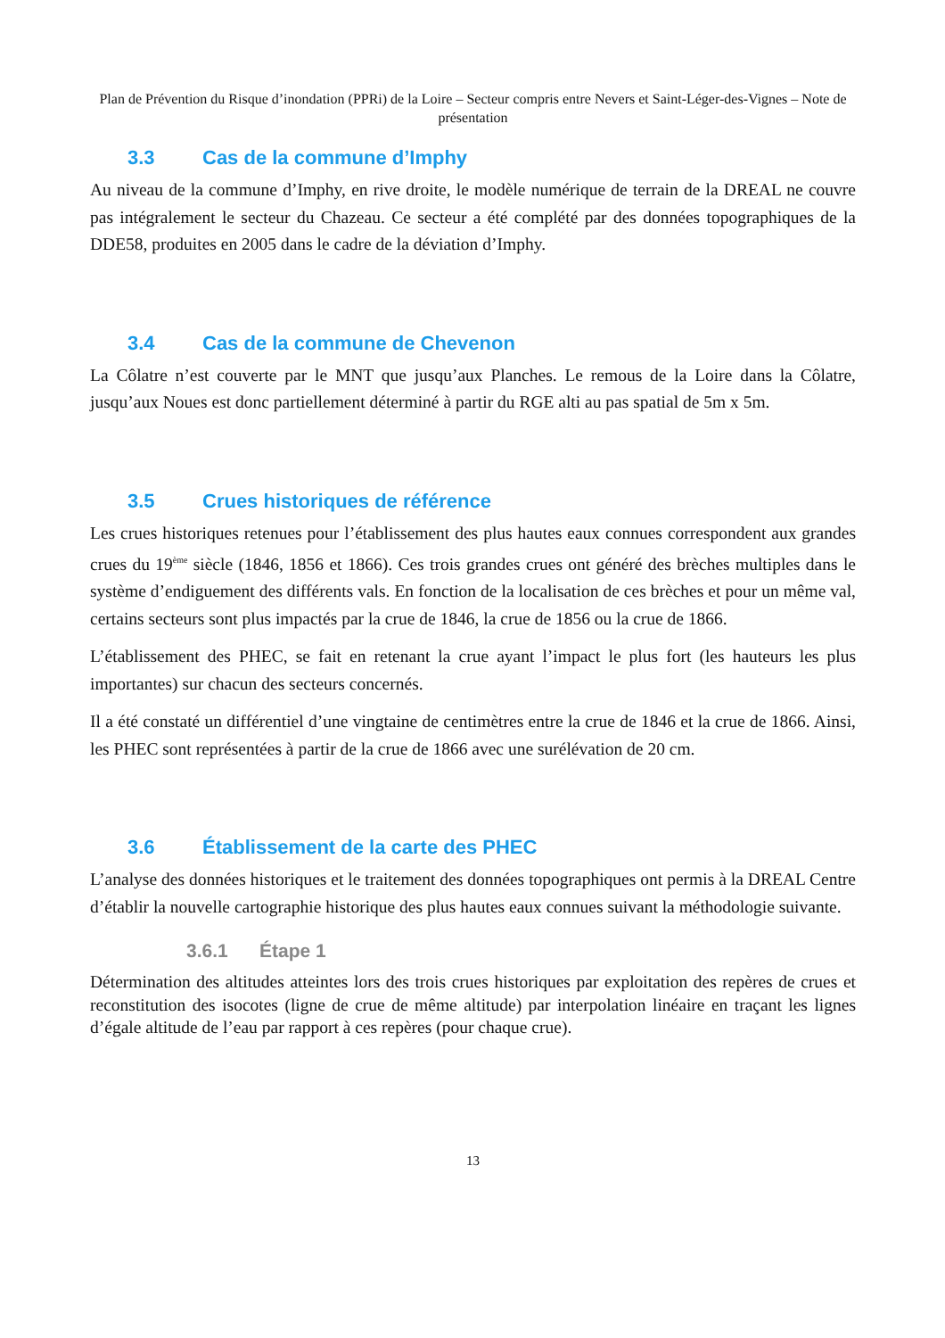Plan de Prévention du Risque d’inondation (PPRi) de la Loire – Secteur compris entre Nevers et Saint-Léger-des-Vignes – Note de présentation
3.3 Cas de la commune d’Imphy
Au niveau de la commune d’Imphy, en rive droite, le modèle numérique de terrain de la DREAL ne couvre pas intégralement le secteur du Chazeau. Ce secteur a été complété par des données topographiques de la DDE58, produites en 2005 dans le cadre de la déviation d’Imphy.
3.4 Cas de la commune de Chevenon
La Côlatre n’est couverte par le MNT que jusqu’aux Planches. Le remous de la Loire dans la Côlatre, jusqu’aux Noues est donc partiellement déterminé à partir du RGE alti au pas spatial de 5m x 5m.
3.5 Crues historiques de référence
Les crues historiques retenues pour l’établissement des plus hautes eaux connues correspondent aux grandes crues du 19<sup>ème</sup> siècle (1846, 1856 et 1866). Ces trois grandes crues ont généré des brèches multiples dans le système d’endiguement des différents vals. En fonction de la localisation de ces brèches et pour un même val, certains secteurs sont plus impactés par la crue de 1846, la crue de 1856 ou la crue de 1866.
L’établissement des PHEC, se fait en retenant la crue ayant l’impact le plus fort (les hauteurs les plus importantes) sur chacun des secteurs concernés.
Il a été constaté un différentiel d’une vingtaine de centimètres entre la crue de 1846 et la crue de 1866. Ainsi, les PHEC sont représentées à partir de la crue de 1866 avec une surélévation de 20 cm.
3.6 Établissement de la carte des PHEC
L’analyse des données historiques et le traitement des données topographiques ont permis à la DREAL Centre d’établir la nouvelle cartographie historique des plus hautes eaux connues suivant la méthodologie suivante.
3.6.1 Étape 1
Détermination des altitudes atteintes lors des trois crues historiques par exploitation des repères de crues et reconstitution des isocotes (ligne de crue de même altitude) par interpolation linéaire en traçant les lignes d’égale altitude de l’eau par rapport à ces repères (pour chaque crue).
13